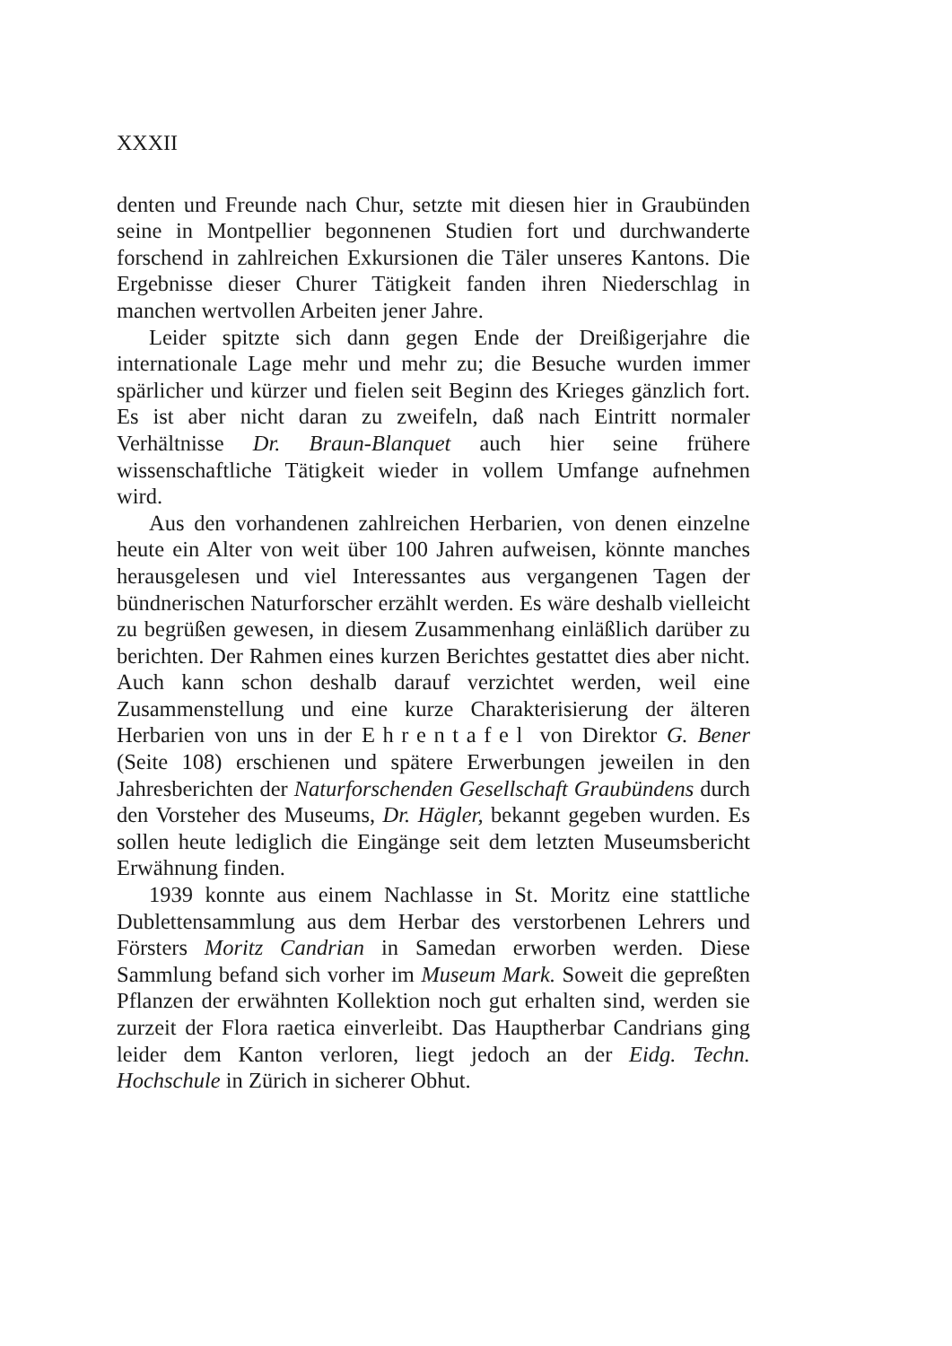XXXII
denten und Freunde nach Chur, setzte mit diesen hier in Graubünden seine in Montpellier begonnenen Studien fort und durchwanderte forschend in zahlreichen Exkursionen die Täler unseres Kantons. Die Ergebnisse dieser Churer Tätigkeit fanden ihren Niederschlag in manchen wertvollen Arbeiten jener Jahre.
Leider spitzte sich dann gegen Ende der Dreißigerjahre die internationale Lage mehr und mehr zu; die Besuche wurden immer spärlicher und kürzer und fielen seit Beginn des Krieges gänzlich fort. Es ist aber nicht daran zu zweifeln, daß nach Eintritt normaler Verhältnisse Dr. Braun-Blanquet auch hier seine frühere wissenschaftliche Tätigkeit wieder in vollem Umfange aufnehmen wird.
Aus den vorhandenen zahlreichen Herbarien, von denen einzelne heute ein Alter von weit über 100 Jahren aufweisen, könnte manches herausgelesen und viel Interessantes aus vergangenen Tagen der bündnerischen Naturforscher erzählt werden. Es wäre deshalb vielleicht zu begrüßen gewesen, in diesem Zusammenhang einläßlich darüber zu berichten. Der Rahmen eines kurzen Berichtes gestattet dies aber nicht. Auch kann schon deshalb darauf verzichtet werden, weil eine Zusammenstellung und eine kurze Charakterisierung der älteren Herbarien von uns in der Ehrentafel von Direktor G. Bener (Seite 108) erschienen und spätere Erwerbungen jeweilen in den Jahresberichten der Naturforschenden Gesellschaft Graubündens durch den Vorsteher des Museums, Dr. Hägler, bekannt gegeben wurden. Es sollen heute lediglich die Eingänge seit dem letzten Museumsbericht Erwähnung finden.
1939 konnte aus einem Nachlasse in St. Moritz eine stattliche Dublettensammlung aus dem Herbar des verstorbenen Lehrers und Försters Moritz Candrian in Samedan erworben werden. Diese Sammlung befand sich vorher im Museum Mark. Soweit die gepreßten Pflanzen der erwähnten Kollektion noch gut erhalten sind, werden sie zurzeit der Flora raetica einverleibt. Das Hauptherbar Candrians ging leider dem Kanton verloren, liegt jedoch an der Eidg. Techn. Hochschule in Zürich in sicherer Obhut.